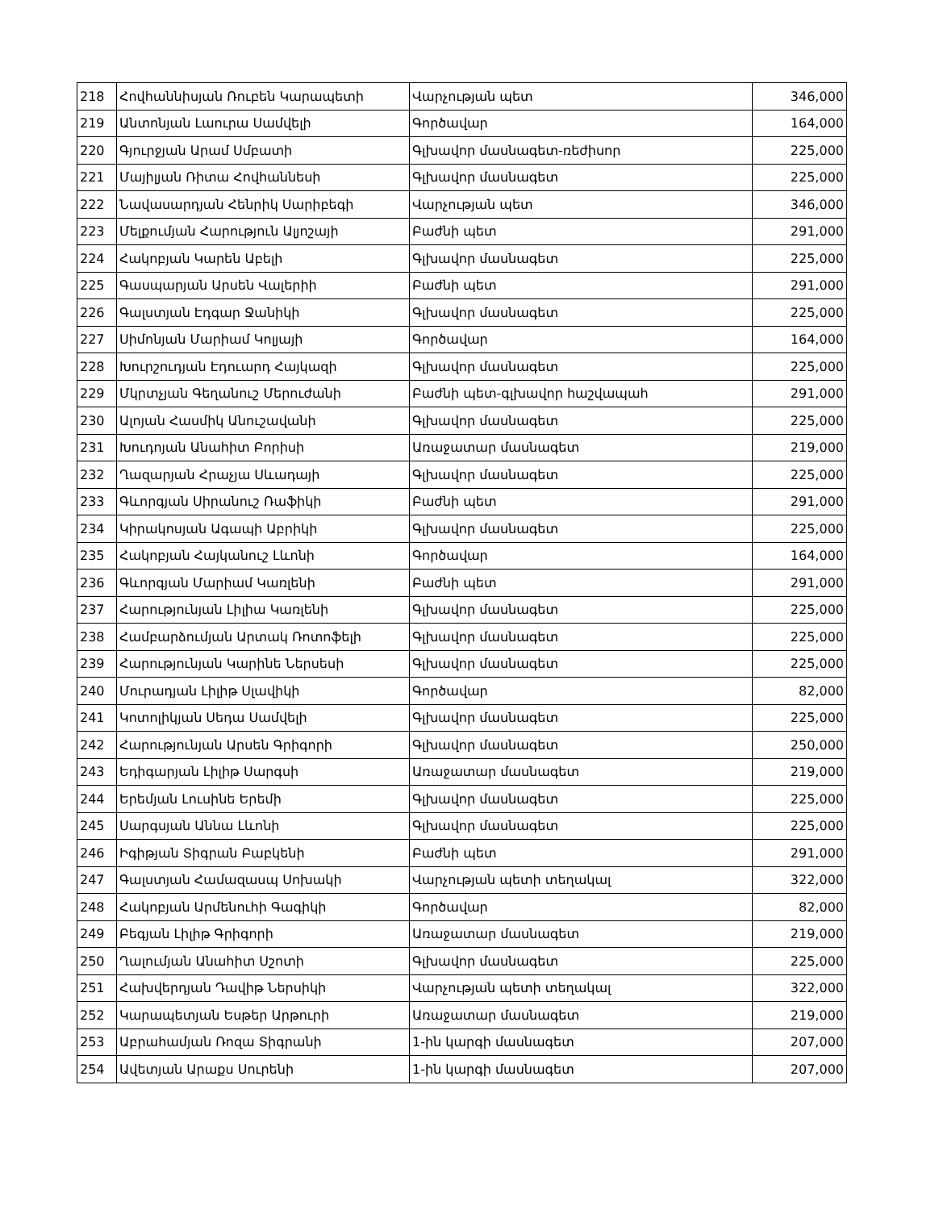| 218 | Հովհաննիսյան Ռուբեն Կարապետի | Վարչության պետ | 346,000 |
| 219 | Անտոնյան Լաուրա Սամվելի | Գործավար | 164,000 |
| 220 | Գյուրջյան Արամ Սմբատի | Գլխավոր մասնագետ-ռեժիսոր | 225,000 |
| 221 | Մայիլյան Ռիտա Հովհաննեսի | Գլխավոր մասնագետ | 225,000 |
| 222 | Նավասարդյան Հենրիկ Սարիբեգի | Վարչության պետ | 346,000 |
| 223 | Մելքումյան Հարություն Ալյոշայի | Բաժնի պետ | 291,000 |
| 224 | Հակոբյան Կարեն Աբելի | Գլխավոր մասնագետ | 225,000 |
| 225 | Գասպարյան Արսեն Վալերիի | Բաժնի պետ | 291,000 |
| 226 | Գալստյան Էդգար Ջանիկի | Գլխավոր մասնագետ | 225,000 |
| 227 | Սիմոնյան Մարիամ Կոլյայի | Գործավար | 164,000 |
| 228 | Խուրշուդյան Էդուարդ Հայկազի | Գլխավոր մասնագետ | 225,000 |
| 229 | Մկրտչյան Գեղանուշ Մերուժանի | Բաժնի պետ-գլխավոր հաշվապահ | 291,000 |
| 230 | Ալոյան Հասմիկ Անուշավանի | Գլխավոր մասնագետ | 225,000 |
| 231 | Խուդոյան Անահիտ Բորիսի | Առաջատար մասնագետ | 219,000 |
| 232 | Ղազարյան Հրաչյա Սևադայի | Գլխավոր մասնագետ | 225,000 |
| 233 | Գևորգյան Սիրանուշ Ռաֆիկի | Բաժնի պետ | 291,000 |
| 234 | Կիրակոսյան Ագապի Աբրիկի | Գլխավոր մասնագետ | 225,000 |
| 235 | Հակոբյան Հայկանուշ Լևոնի | Գործավար | 164,000 |
| 236 | Գևորգյան Մարիամ Կառլենի | Բաժնի պետ | 291,000 |
| 237 | Հարությունյան Լիլիա Կառլենի | Գլխավոր մասնագետ | 225,000 |
| 238 | Համբարձումյան Արտակ Ռոտոֆելի | Գլխավոր մասնագետ | 225,000 |
| 239 | Հարությունյան Կարինե Ներսեսի | Գլխավոր մասնագետ | 225,000 |
| 240 | Մուրադյան Լիլիթ Սլավիկի | Գործավար | 82,000 |
| 241 | Կոտոլիկյան Սեդա Սամվելի | Գլխավոր մասնագետ | 225,000 |
| 242 | Հարությունյան Արսեն Գրիգորի | Գլխավոր մասնագետ | 250,000 |
| 243 | Եդիգարյան Լիլիթ Սարգսի | Առաջատար մասնագետ | 219,000 |
| 244 | Երեմյան Լուսինե Երեմի | Գլխավոր մասնագետ | 225,000 |
| 245 | Սարգսյան Աննա Լևոնի | Գլխավոր մասնագետ | 225,000 |
| 246 | Իգիթյան Տիգրան Բաբկենի | Բաժնի պետ | 291,000 |
| 247 | Գալստյան Համազասպ Սոխակի | Վարչության պետի տեղակալ | 322,000 |
| 248 | Հակոբյան Արմենուհի Գագիկի | Գործավար | 82,000 |
| 249 | Բեգյան Լիլիթ Գրիգորի | Առաջատար մասնագետ | 219,000 |
| 250 | Ղալումյան Անահիտ Սշոտի | Գլխավոր մասնագետ | 225,000 |
| 251 | Հախվերդյան Դավիթ Ներսիկի | Վարչության պետի տեղակալ | 322,000 |
| 252 | Կարապետյան Եսթեր Արթուրի | Առաջատար մասնագետ | 219,000 |
| 253 | Աբրահամյան Ռոզա Տիգրանի | 1-ին կարգի մասնագետ | 207,000 |
| 254 | Ավետյան Արաքս Սուրենի | 1-ին կարգի մասնագետ | 207,000 |